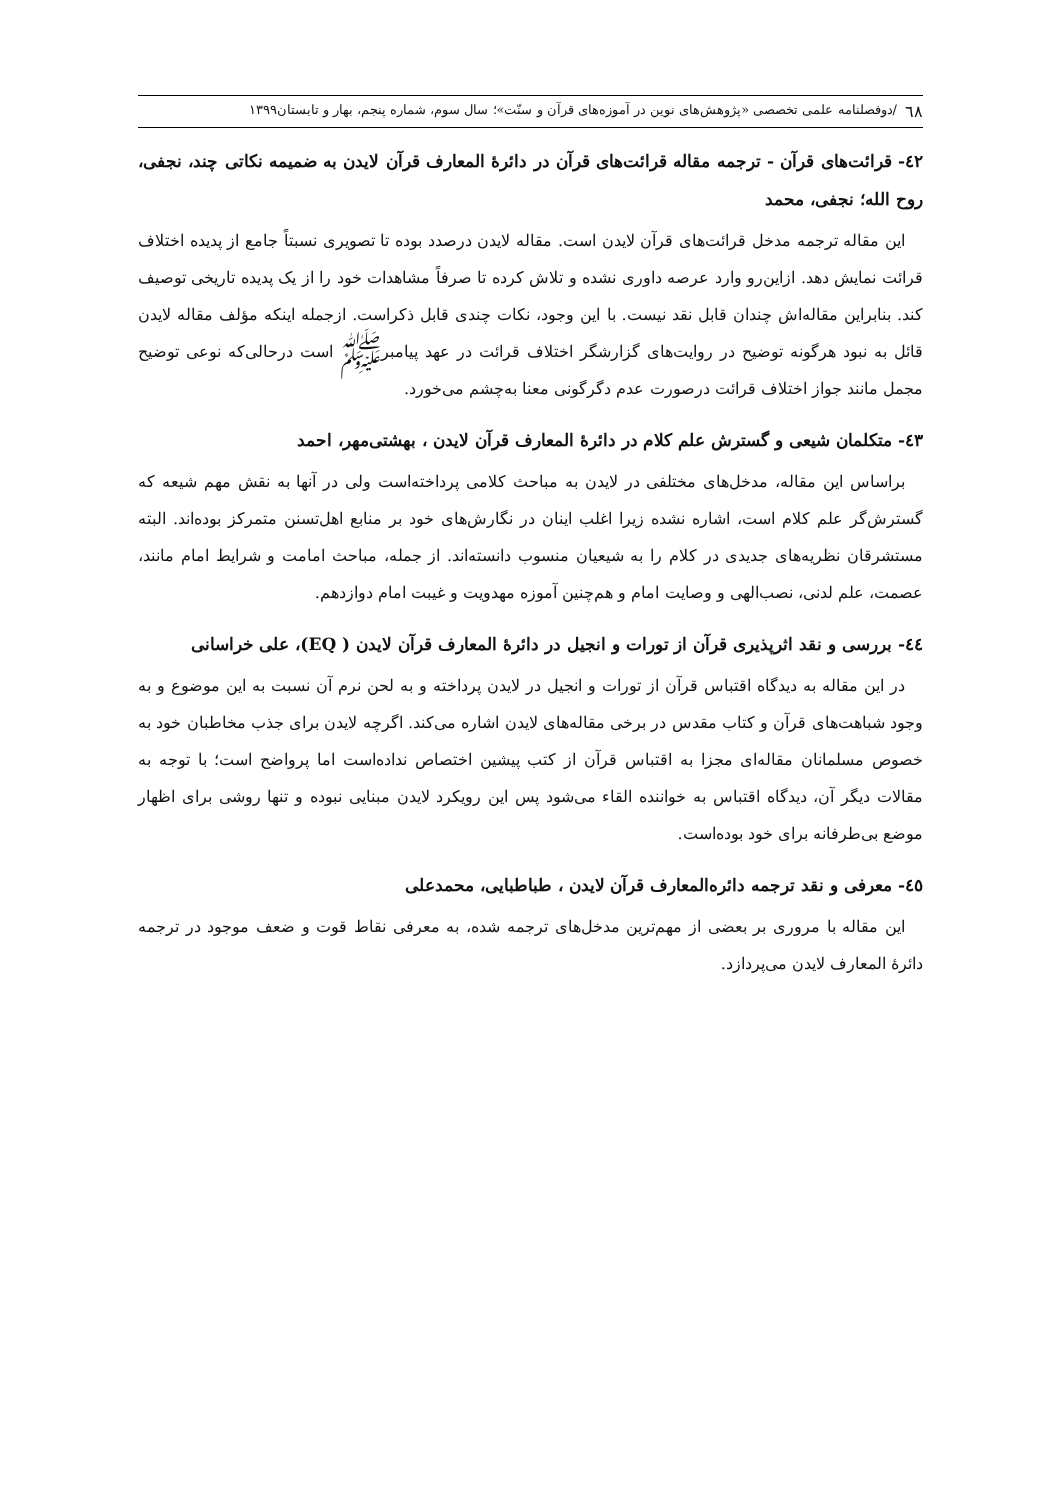٦٨ /دوفصلنامه علمی تخصصی «پژوهش‌های نوین در آموزه‌های قرآن و سنّت»؛ سال سوم، شماره پنجم، بهار و تابستان۱۳۹۹
٤٢- قرائت‌های قرآن - ترجمه مقاله قرائت‌های قرآن در دائرهٔ المعارف قرآن لایدن به ضمیمه نکاتی چند، نجفی، روح الله؛ نجفی، محمد
این مقاله ترجمه مدخل قرائت‌های قرآن لایدن است. مقاله لایدن درصدد بوده تا تصویری نسبتاً جامع از پدیده اختلاف قرائت نمایش دهد. ازاین‌رو وارد عرصه داوری نشده و تلاش کرده تا صرفاً مشاهدات خود را از یک پدیده تاریخی توصیف کند. بنابراین مقاله‌اش چندان قابل نقد نیست. با این وجود، نکات چندی قابل ذکراست. ازجمله اینکه مؤلف مقاله لایدن قائل به نبود هرگونه توضیح در روایت‌های گزارشگر اختلاف قرائت در عهد پیامبرﷺ است درحالی‌که نوعی توضیح مجمل مانند جواز اختلاف قرائت درصورت عدم دگرگونی معنا به‌چشم می‌خورد.
٤٣- متکلمان شیعی و گسترش علم کلام در دائرهٔ المعارف قرآن لایدن ، بهشتی‌مهر، احمد
براساس این مقاله، مدخل‌های مختلفی در لایدن به مباحث کلامی پرداخته‌است ولی در آنها به نقش مهم شیعه که گسترش‌گر علم کلام است، اشاره نشده زیرا اغلب اینان در نگارش‌های خود بر منابع اهل‌تسنن متمرکز بوده‌اند. البته مستشرقان نظریه‌های جدیدی در کلام را به شیعیان منسوب دانسته‌اند. از جمله، مباحث امامت و شرایط امام مانند، عصمت، علم لدنی، نصب‌الهی و وصایت امام و هم‌چنین آموزه مهدویت و غیبت امام دوازدهم.
٤٤- بررسی و نقد اثرپذیری قرآن از تورات و انجیل در دائرهٔ المعارف قرآن لایدن ( EQ)، علی خراسانی
در این مقاله به دیدگاه اقتباس قرآن از تورات و انجیل در لایدن پرداخته و به لحن نرم آن نسبت به این موضوع و به وجود شباهت‌های قرآن و کتاب مقدس در برخی مقاله‌های لایدن اشاره می‌کند. اگرچه لایدن برای جذب مخاطبان خود به خصوص مسلمانان مقاله‌ای مجزا به اقتباس قرآن از کتب پیشین اختصاص نداده‌است اما پرواضح است؛ با توجه به مقالات دیگر آن، دیدگاه اقتباس به خواننده القاء می‌شود پس این رویکرد لایدن مبنایی نبوده و تنها روشی برای اظهار موضع بی‌طرفانه برای خود بوده‌است.
٤٥- معرفی و نقد ترجمه دائره‌المعارف قرآن لایدن ، طباطبایی، محمدعلی
این مقاله با مروری بر بعضی از مهم‌ترین مدخل‌های ترجمه شده، به معرفی نقاط قوت و ضعف موجود در ترجمه دائرهٔ المعارف لایدن می‌پردازد.